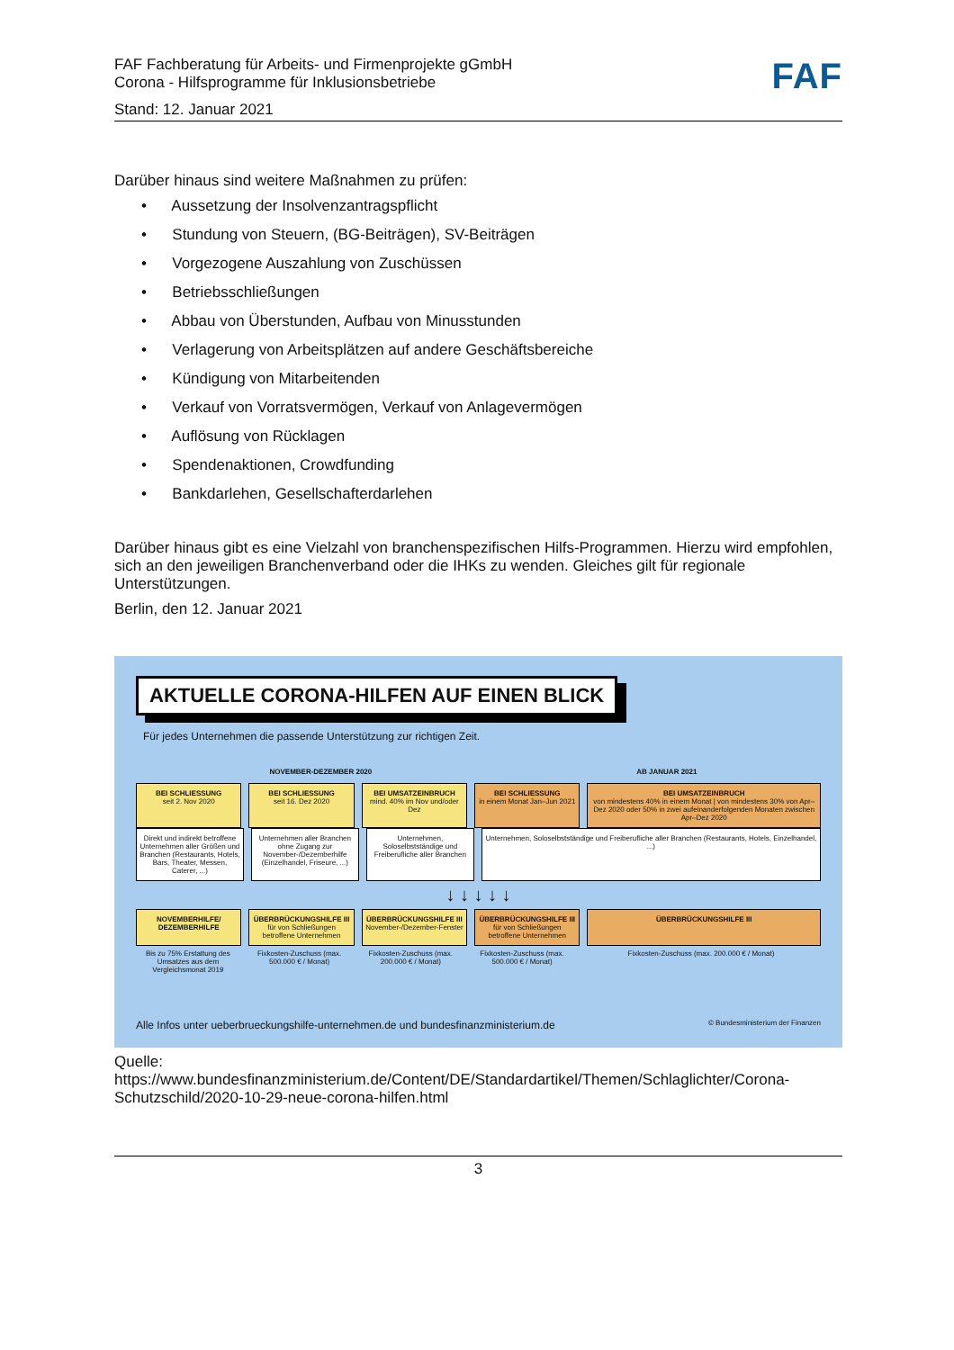FAF Fachberatung für Arbeits- und Firmenprojekte gGmbH
Corona - Hilfsprogramme für Inklusionsbetriebe
Stand: 12. Januar 2021
FAF
Darüber hinaus sind weitere Maßnahmen zu prüfen:
• Aussetzung der Insolvenzantragspflicht
• Stundung von Steuern, (BG-Beiträgen), SV-Beiträgen
• Vorgezogene Auszahlung von Zuschüssen
• Betriebsschließungen
• Abbau von Überstunden, Aufbau von Minusstunden
• Verlagerung von Arbeitsplätzen auf andere Geschäftsbereiche
• Kündigung von Mitarbeitenden
• Verkauf von Vorratsvermögen, Verkauf von Anlagevermögen
• Auflösung von Rücklagen
• Spendenaktionen, Crowdfunding
• Bankdarlehen, Gesellschafterdarlehen
Darüber hinaus gibt es eine Vielzahl von branchenspezifischen Hilfs-Programmen. Hierzu wird empfohlen, sich an den jeweiligen Branchenverband oder die IHKs zu wenden. Gleiches gilt für regionale Unterstützungen.
Berlin, den 12. Januar 2021
AKTUELLE CORONA-HILFEN AUF EINEN BLICK
Für jedes Unternehmen die passende Unterstützung zur richtigen Zeit.
NOVEMBER-DEZEMBER 2020 AB JANUAR 2021
BEI SCHLIESSUNG
seit 2. Nov 2020
BEI SCHLIESSUNG
seit 16. Dez 2020
BEI UMSATZEINBRUCH
mind. 40% im Nov und/oder Dez
BEI SCHLIESSUNG
in einem Monat Jan–Jun 2021
BEI UMSATZEINBRUCH
von mindestens 40% in einem Monat | von mindestens 30% von Apr–Dez 2020 oder 50% in zwei aufeinanderfolgenden Monaten zwischen Apr–Dez 2020
Direkt und indirekt betroffene Unternehmen aller Größen und Branchen (Restaurants, Hotels, Bars, Theater, Messen, Caterer, ...)
Unternehmen aller Branchen ohne Zugang zur November-/Dezemberhilfe (Einzelhandel, Friseure, ...)
Unternehmen, Soloselbstständige und Freiberufliche aller Branchen
Unternehmen, Soloselbstständige und Freiberufliche aller Branchen (Restaurants, Hotels, Einzelhandel, ...)
↓ ↓ ↓ ↓ ↓
NOVEMBERHILFE/ DEZEMBERHILFE ÜBERBRÜCKUNGSHILFE III für von Schließungen betroffene Unternehmen
ÜBERBRÜCKUNGSHILFE III November-/Dezember-Fenster
ÜBERBRÜCKUNGSHILFE III für von Schließungen betroffene Unternehmen
ÜBERBRÜCKUNGSHILFE III
Bis zu 75% Erstattung des Umsatzes aus dem Vergleichsmonat 2019
Fixkosten-Zuschuss (max. 500.000 € / Monat)
Fixkosten-Zuschuss (max. 200.000 € / Monat)
Fixkosten-Zuschuss (max. 500.000 € / Monat)
Fixkosten-Zuschuss (max. 200.000 € / Monat)
Alle Infos unter ueberbrueckungshilfe-unternehmen.de und bundesfinanzministerium.de © Bundesministerium der Finanzen
Quelle:
https://www.bundesfinanzministerium.de/Content/DE/Standardartikel/Themen/Schlaglichter/Corona-Schutzschild/2020-10-29-neue-corona-hilfen.html
3